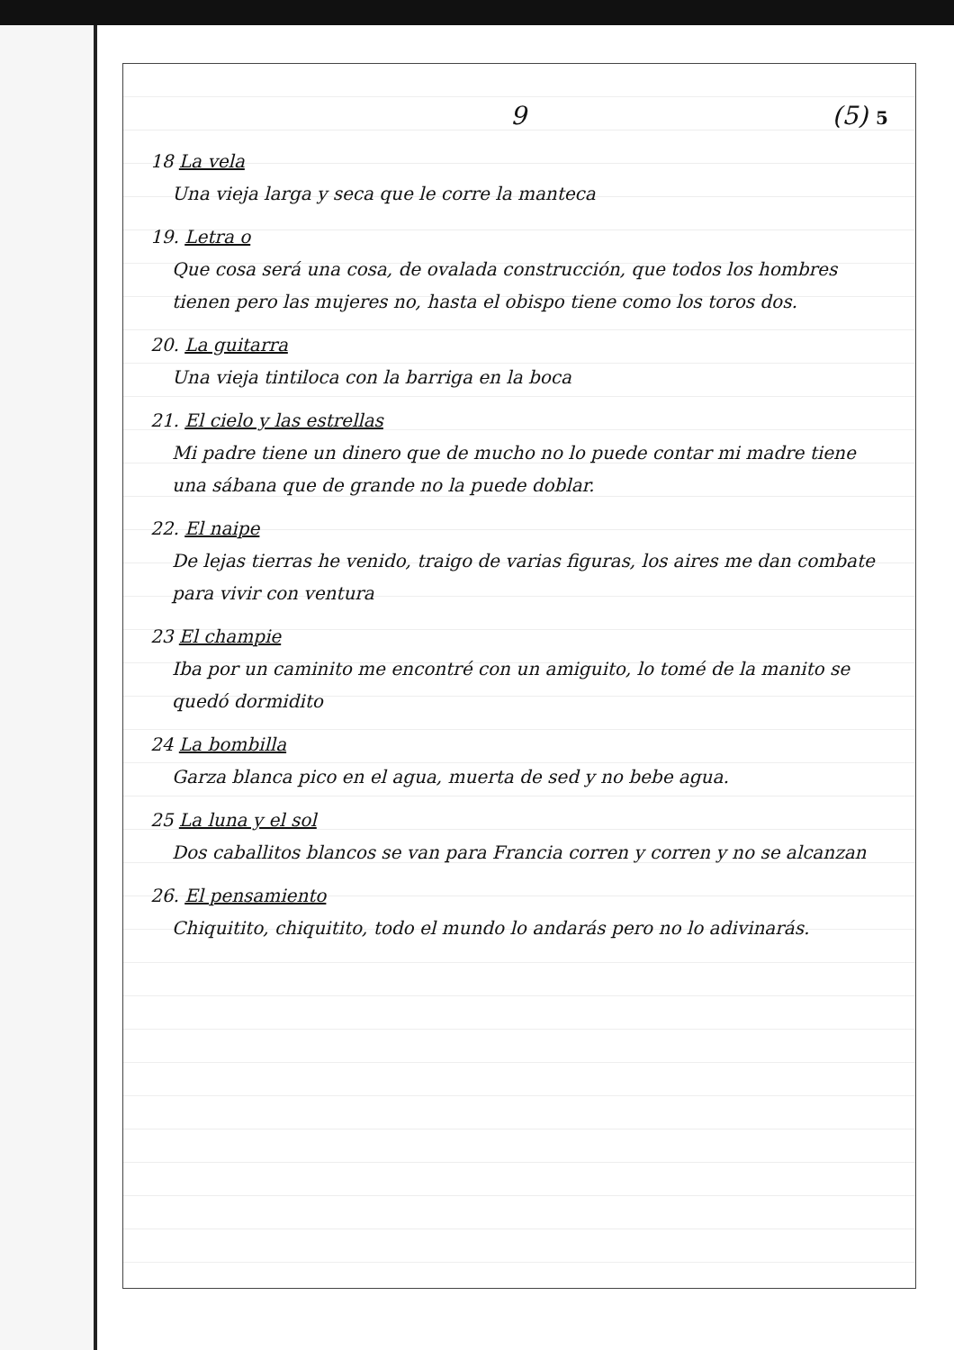9 (5) 5
18 La vela
Una vieja larga y seca que le corre la manteca
19. Letra o
Que cosa será una cosa, de ovalada construcción, que todos los hombres tienen pero las mujeres no, hasta el obispo tiene como los toros dos.
20. La guitarra
Una vieja tintiloca con la barriga en la boca
21. El cielo y las estrellas
Mi padre tiene un dinero que de mucho no lo puede contar mi madre tiene una sábana que de grande no la puede doblar.
22. El naipe
De lejas tierras he venido, traigo de varias figuras, los aires me dan combate para vivir con ventura
23 El champie
Iba por un caminito me encontré con un amiguito, lo tomé de la manito se quedó dormidito
24 La bombilla
Garza blanca pico en el agua, muerta de sed y no bebe agua.
25 La luna y el sol
Dos caballitos blancos se van para Francia corren y corren y no se alcanzan
26. El pensamiento
Chiquitito, chiquitito, todo el mundo lo andarás pero no lo adivinarás.